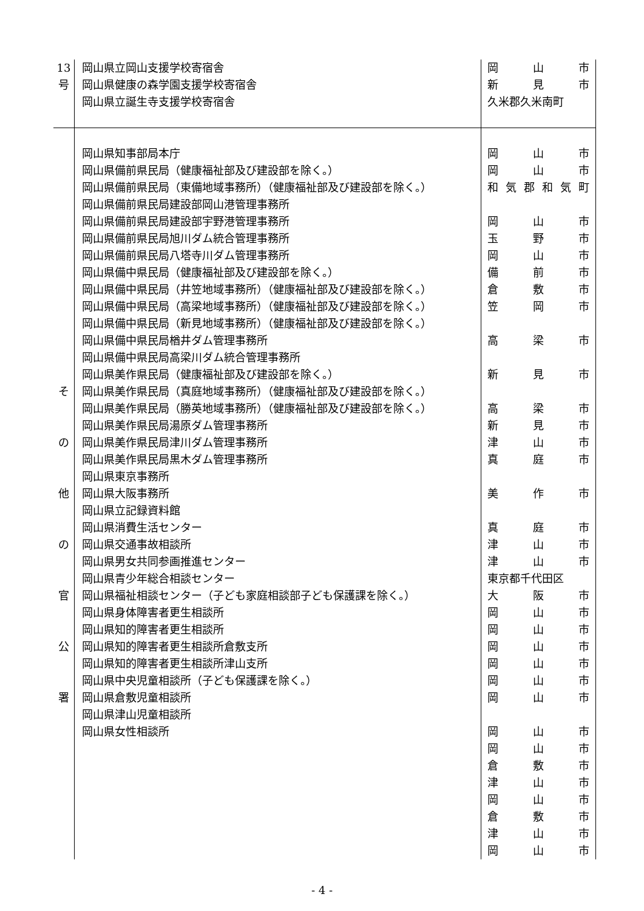| 13 号 | 岡山県立岡山支援学校寄宿舎 岡山県健康の森学園支援学校寄宿舎 岡山県立誕生寺支援学校寄宿舎 | 岡 山 市 新 見 市 久米郡久米南町 |
| そ の 他 の 官 公 署 | 岡山県知事部局本庁 岡山県備前県民局（健康福祉部及び建設部を除く。） 岡山県備前県民局（東備地域事務所）（健康福祉部及び建設部を除く。） 岡山県備前県民局建設部岡山港管理事務所 岡山県備前県民局建設部宇野港管理事務所 岡山県備前県民局旭川ダム統合管理事務所 岡山県備前県民局八塔寺川ダム管理事務所 岡山県備中県民局（健康福祉部及び建設部を除く。） 岡山県備中県民局（井笠地域事務所）（健康福祉部及び建設部を除く。） 岡山県備中県民局（高梁地域事務所）（健康福祉部及び建設部を除く。） 岡山県備中県民局（新見地域事務所）（健康福祉部及び建設部を除く。） 岡山県備中県民局楢井ダム管理事務所 岡山県備中県民局高梁川ダム統合管理事務所 岡山県美作県民局（健康福祉部及び建設部を除く。） 岡山県美作県民局（真庭地域事務所）（健康福祉部及び建設部を除く。） 岡山県美作県民局（勝英地域事務所）（健康福祉部及び建設部を除く。） 岡山県美作県民局湯原ダム管理事務所 岡山県美作県民局津川ダム管理事務所 岡山県美作県民局黒木ダム管理事務所 岡山県東京事務所 岡山県大阪事務所 岡山県立記録資料館 岡山県消費生活センター 岡山県交通事故相談所 岡山県男女共同参画推進センター 岡山県青少年総合相談センター 岡山県福祉相談センター（子ども家庭相談部子ども保護課を除く。） 岡山県身体障害者更生相談所 岡山県知的障害者更生相談所 岡山県知的障害者更生相談所倉敷支所 岡山県知的障害者更生相談所津山支所 岡山県中央児童相談所（子ども保護課を除く。） 岡山県倉敷児童相談所 岡山県津山児童相談所 岡山県女性相談所 | 岡 山 市 岡 山 市 和 気 郡 和 気 町 岡 山 市 玉 野 市 岡 山 市 備 前 市 倉 敷 市 笠 岡 市 高 梁 市 新 見 市 高 梁 市 新 見 市 津 山 市 真 庭 市 美 作 市 真 庭 市 津 山 市 津 山 市 東京都千代田区 大 阪 市 岡 山 市 岡 山 市 岡 山 市 岡 山 市 岡 山 市 岡 山 市 岡 山 市 岡 山 市 倉 敷 市 津 山 市 岡 山 市 倉 敷 市 津 山 市 岡 山 市 |
- 4 -